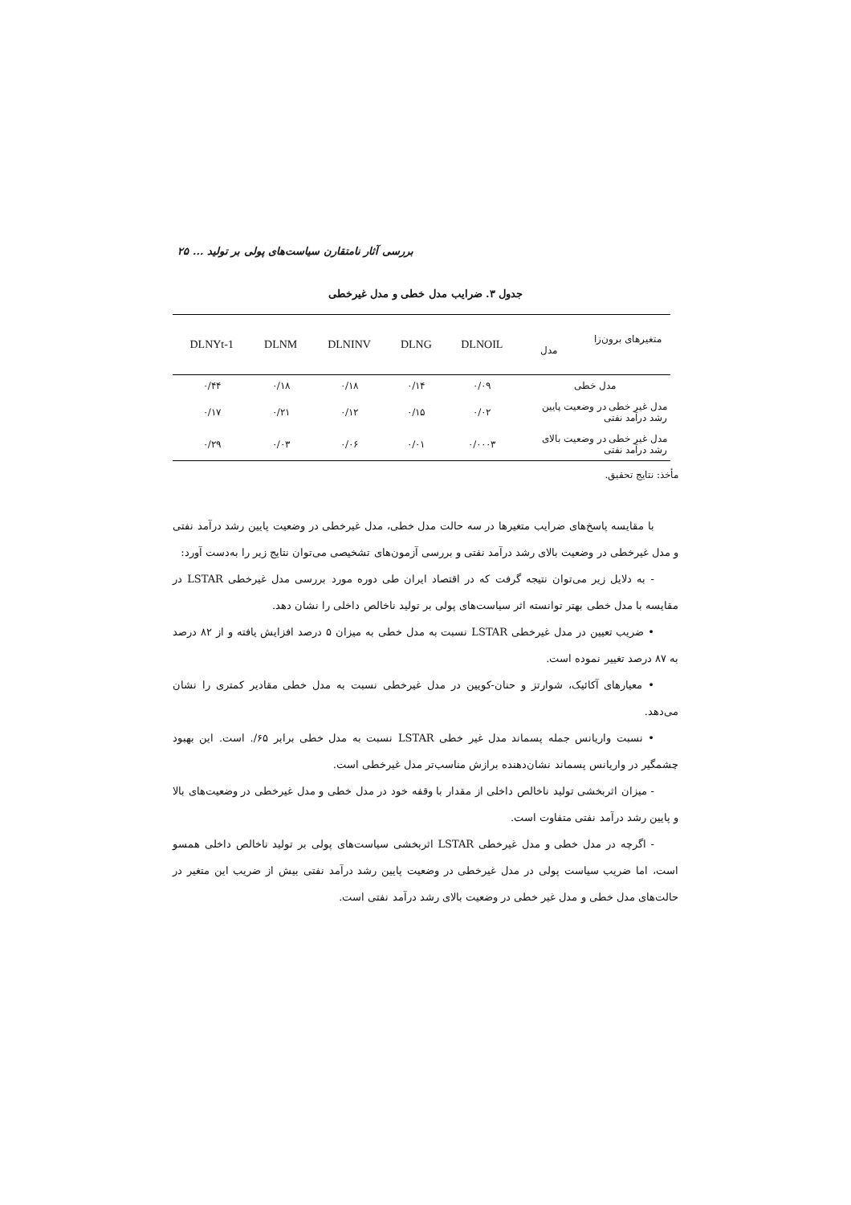بررسی آثار نامتقارن سیاست‌های پولی بر تولید ... ۲۵
جدول ۳. ضرایب مدل خطی و مدل غیرخطی
| متغیرهای برون‌زا مدل | DLNOIL | DLNG | DLNINV | DLNM | DLNYt-1 |
| --- | --- | --- | --- | --- | --- |
| مدل خطی | ۰/۰۹ | ۰/۱۴ | ۰/۱۸ | ۰/۱۸ | ۰/۴۴ |
| مدل غیر خطی در وضعیت پایین رشد درآمد نفتی | ۰/۰۲ | ۰/۱۵ | ۰/۱۲ | ۰/۲۱ | ۰/۱۷ |
| مدل غیر خطی در وضعیت بالای رشد درآمد نفتی | ۰/۰۰۰۳ | ۰/۰۱ | ۰/۰۶ | ۰/۰۳ | ۰/۲۹ |
مأخذ: نتایج تحقیق.
با مقایسه پاسخ‌های ضرایب متغیرها در سه حالت مدل خطی، مدل غیرخطی در وضعیت پایین رشد درآمد نفتی و مدل غیرخطی در وضعیت بالای رشد درآمد نفتی و بررسی آزمون‌های تشخیصی می‌توان نتایج زیر را به‌دست آورد:
- به دلایل زیر می‌توان نتیجه گرفت که در اقتصاد ایران طی دوره مورد بررسی مدل غیرخطی LSTAR در مقایسه با مدل خطی بهتر توانسته اثر سیاست‌های پولی بر تولید ناخالص داخلی را نشان دهد.
• ضریب تعیین در مدل غیرخطی LSTAR نسبت به مدل خطی به میزان ۵ درصد افزایش یافته و از ۸۲ درصد به ۸۷ درصد تغییر نموده است.
• معیارهای آکائیک، شوارتز و حنان-کویین در مدل غیرخطی نسبت به مدل خطی مقادیر کمتری را نشان می‌دهد.
• نسبت واریانس جمله پسماند مدل غیر خطی LSTAR نسبت به مدل خطی برابر ۶۵/. است. این بهبود چشمگیر در واریانس پسماند نشان‌دهنده برازش مناسب‌تر مدل غیرخطی است.
- میزان اثربخشی تولید ناخالص داخلی از مقدار با وقفه خود در مدل خطی و مدل غیرخطی در وضعیت‌های بالا و پایین رشد درآمد نفتی متفاوت است.
- اگرچه در مدل خطی و مدل غیرخطی LSTAR اثربخشی سیاست‌های پولی بر تولید ناخالص داخلی همسو است، اما ضریب سیاست پولی در مدل غیرخطی در وضعیت پایین رشد درآمد نفتی بیش از ضریب این متغیر در حالت‌های مدل خطی و مدل غیر خطی در وضعیت بالای رشد درآمد نفتی است.